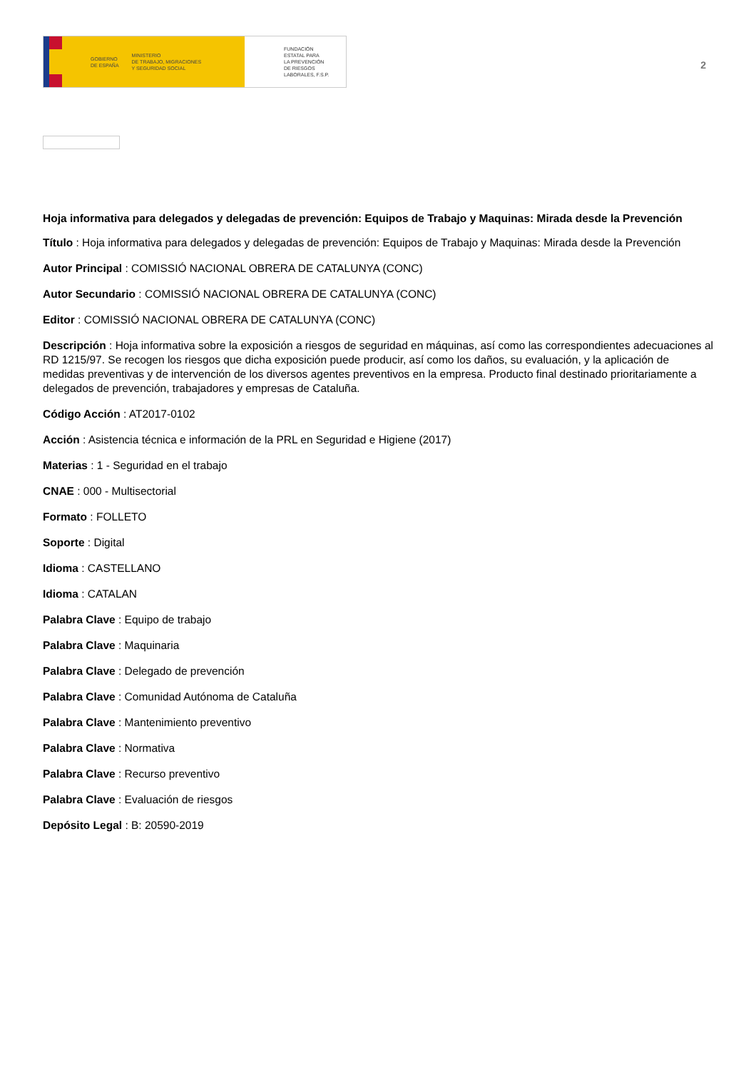GOBIERNO
DE ESPAÑA MINISTERIO
DE TRABAJO, MIGRACIONES
Y SEGURIDAD SOCIAL
FUNDACIÓN
ESTATAL PARA
LA PREVENCIÓN
DE RIESGOS
LABORALES, F.S.P.
2
Hoja informativa para delegados y delegadas de prevención: Equipos de Trabajo y Maquinas: Mirada desde la Prevención
Título : Hoja informativa para delegados y delegadas de prevención: Equipos de Trabajo y Maquinas: Mirada desde la Prevención
Autor Principal : COMISSIÓ NACIONAL OBRERA DE CATALUNYA (CONC)
Autor Secundario : COMISSIÓ NACIONAL OBRERA DE CATALUNYA (CONC)
Editor : COMISSIÓ NACIONAL OBRERA DE CATALUNYA (CONC)
Descripción : Hoja informativa sobre la exposición a riesgos de seguridad en máquinas, así como las correspondientes adecuaciones al RD 1215/97. Se recogen los riesgos que dicha exposición puede producir, así como los daños, su evaluación, y la aplicación de medidas preventivas y de intervención de los diversos agentes preventivos en la empresa. Producto final destinado prioritariamente a delegados de prevención, trabajadores y empresas de Cataluña.
Código Acción : AT2017-0102
Acción : Asistencia técnica e información de la PRL en Seguridad e Higiene (2017)
Materias : 1 - Seguridad en el trabajo
CNAE : 000 - Multisectorial
Formato : FOLLETO
Soporte : Digital
Idioma : CASTELLANO
Idioma : CATALAN
Palabra Clave : Equipo de trabajo
Palabra Clave : Maquinaria
Palabra Clave : Delegado de prevención
Palabra Clave : Comunidad Autónoma de Cataluña
Palabra Clave : Mantenimiento preventivo
Palabra Clave : Normativa
Palabra Clave : Recurso preventivo
Palabra Clave : Evaluación de riesgos
Depósito Legal : B: 20590-2019